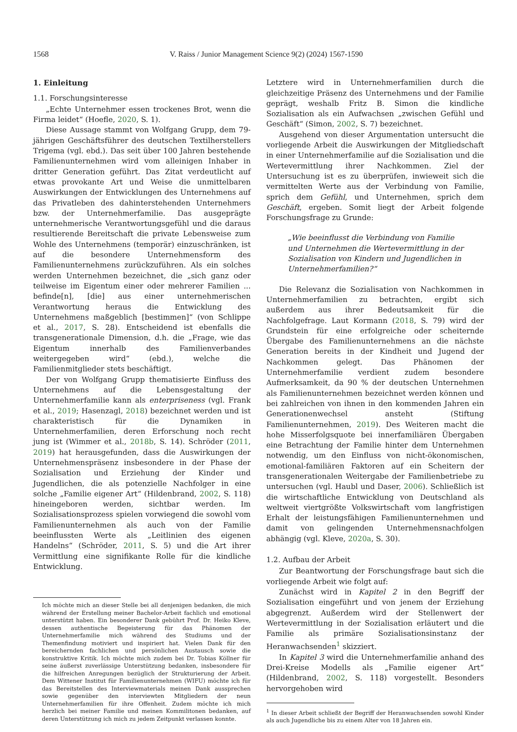1568 V. Raiss / Junior Management Science 9(2) (2024) 1567-1590
1. Einleitung
1.1. Forschungsinteresse
„Echte Unternehmer essen trockenes Brot, wenn die Firma leidet“ (Hoefle, 2020, S. 1).
Diese Aussage stammt von Wolfgang Grupp, dem 79-jährigen Geschäftsführer des deutschen Textilherstellers Trigema (vgl. ebd.). Das seit über 100 Jahren bestehende Familienunternehmen wird vom alleinigen Inhaber in dritter Generation geführt. Das Zitat verdeutlicht auf etwas provokante Art und Weise die unmittelbaren Auswirkungen der Entwicklungen des Unternehmens auf das Privatleben des dahinterstehenden Unternehmers bzw. der Unternehmerfamilie. Das ausgeprägte unternehmerische Verantwortungsgefühl und die daraus resultierende Bereitschaft die private Lebensweise zum Wohle des Unternehmens (temporär) einzuschränken, ist auf die besondere Unternehmensform des Familienunternehmens zurückzuführen. Als ein solches werden Unternehmen bezeichnet, die „sich ganz oder teilweise im Eigentum einer oder mehrerer Familien ... befinde[n], [die] aus einer unternehmerischen Verantwortung heraus die Entwicklung des Unternehmens maßgeblich [bestimmen]“ (von Schlippe et al., 2017, S. 28). Entscheidend ist ebenfalls die transgenerationale Dimension, d.h. die „Frage, wie das Eigentum innerhalb des Familienverbandes weitergegeben wird“ (ebd.), welche die Familienmitglieder stets beschäftigt.
Der von Wolfgang Grupp thematisierte Einfluss des Unternehmens auf die Lebensgestaltung der Unternehmerfamilie kann als enterpriseness (vgl. Frank et al., 2019; Hasenzagl, 2018) bezeichnet werden und ist charakteristisch für die Dynamiken in Unternehmerfamilien, deren Erforschung noch recht jung ist (Wimmer et al., 2018b, S. 14). Schröder (2011, 2019) hat herausgefunden, dass die Auswirkungen der Unternehmenspräsenz insbesondere in der Phase der Sozialisation und Erziehung der Kinder und Jugendlichen, die als potenzielle Nachfolger in eine solche „Familie eigener Art“ (Hildenbrand, 2002, S. 118) hineingeboren werden, sichtbar werden. Im Sozialisationsprozess spielen vorwiegend die sowohl vom Familienunternehmen als auch von der Familie beeinflussten Werte als „Leitlinien des eigenen Handelns“ (Schröder, 2011, S. 5) und die Art ihrer Vermittlung eine signifikante Rolle für die kindliche Entwicklung.
Ich möchte mich an dieser Stelle bei all denjenigen bedanken, die mich während der Erstellung meiner Bachelor-Arbeit fachlich und emotional unterstützt haben. Ein besonderer Dank gebührt Prof. Dr. Heiko Kleve, dessen authentische Begeisterung für das Phänomen der Unternehmerfamilie mich während des Studiums und der Themenfindung motiviert und inspiriert hat. Vielen Dank für den bereichernden fachlichen und persönlichen Austausch sowie die konstruktive Kritik. Ich möchte mich zudem bei Dr. Tobias Köllner für seine äußerst zuverlässige Unterstützung bedanken, insbesondere für die hilfreichen Anregungen bezüglich der Strukturierung der Arbeit. Dem Wittener Institut für Familienunternehmen (WIFU) möchte ich für das Bereitstellen des Interviewmaterials meinen Dank aussprechen sowie gegenüber den interviewten Mitgliedern der neun Unternehmerfamilien für ihre Offenheit. Zudem möchte ich mich herzlich bei meiner Familie und meinen Kommilitonen bedanken, auf deren Unterstützung ich mich zu jedem Zeitpunkt verlassen konnte.
Letztere wird in Unternehmerfamilien durch die gleichzeitige Präsenz des Unternehmens und der Familie geprägt, weshalb Fritz B. Simon die kindliche Sozialisation als ein Aufwachsen „zwischen Gefühl und Geschäft“ (Simon, 2002, S. 7) bezeichnet.
Ausgehend von dieser Argumentation untersucht die vorliegende Arbeit die Auswirkungen der Mitgliedschaft in einer Unternehmerfamilie auf die Sozialisation und die Wertevermittlung ihrer Nachkommen. Ziel der Untersuchung ist es zu überprüfen, inwieweit sich die vermittelten Werte aus der Verbindung von Familie, sprich dem Gefühl, und Unternehmen, sprich dem Geschäft, ergeben. Somit liegt der Arbeit folgende Forschungsfrage zu Grunde:
„Wie beeinflusst die Verbindung von Familie und Unternehmen die Wertevermittlung in der Sozialisation von Kindern und Jugendlichen in Unternehmerfamilien?“
Die Relevanz die Sozialisation von Nachkommen in Unternehmerfamilien zu betrachten, ergibt sich außerdem aus ihrer Bedeutsamkeit für die Nachfolgefrage. Laut Kormann (2018, S. 79) wird der Grundstein für eine erfolgreiche oder scheiternde Übergabe des Familienunternehmens an die nächste Generation bereits in der Kindheit und Jugend der Nachkommen gelegt. Das Phänomen der Unternehmerfamilie verdient zudem besondere Aufmerksamkeit, da 90 % der deutschen Unternehmen als Familienunternehmen bezeichnet werden können und bei zahlreichen von ihnen in den kommenden Jahren ein Generationenwechsel ansteht (Stiftung Familienunternehmen, 2019). Des Weiteren macht die hohe Misserfolgsquote bei innerfamiliären Übergaben eine Betrachtung der Familie hinter dem Unternehmen notwendig, um den Einfluss von nicht-ökonomischen, emotional-familiären Faktoren auf ein Scheitern der transgenerationalen Weitergabe der Familienbetriebe zu untersuchen (vgl. Haubl und Daser, 2006). Schließlich ist die wirtschaftliche Entwicklung von Deutschland als weltweit viertgrößte Volkswirtschaft vom langfristigen Erhalt der leistungsfähigen Familienunternehmen und damit von gelingenden Unternehmensnachfolgen abhängig (vgl. Kleve, 2020a, S. 30).
1.2. Aufbau der Arbeit
Zur Beantwortung der Forschungsfrage baut sich die vorliegende Arbeit wie folgt auf:
Zunächst wird in Kapitel 2 in den Begriff der Sozialisation eingeführt und von jenem der Erziehung abgegrenzt. Außerdem wird der Stellenwert der Wertevermittlung in der Sozialisation erläutert und die Familie als primäre Sozialisationsinstanz der Heranwachsenden<sup>1</sup> skizziert.
In Kapitel 3 wird die Unternehmerfamilie anhand des Drei-Kreise Modells als „Familie eigener Art“ (Hildenbrand, 2002, S. 118) vorgestellt. Besonders hervorgehoben wird
<sup>1</sup> In dieser Arbeit schließt der Begriff der Heranwachsenden sowohl Kinder als auch Jugendliche bis zu einem Alter von 18 Jahren ein.